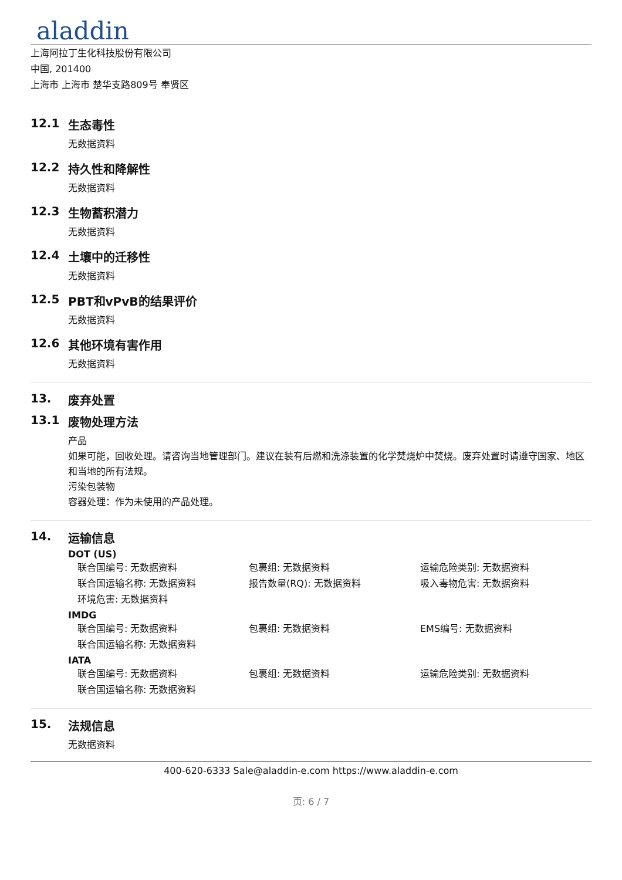aladdin
上海阿拉丁生化科技股份有限公司
中国, 201400
上海市 上海市 楚华支路809号 奉贤区
12.1 生态毒性
无数据资料
12.2 持久性和降解性
无数据资料
12.3 生物蓄积潜力
无数据资料
12.4 土壤中的迁移性
无数据资料
12.5 PBT和vPvB的结果评价
无数据资料
12.6 其他环境有害作用
无数据资料
13. 废弃处置
13.1 废物处理方法
产品
如果可能，回收处理。请咨询当地管理部门。建议在装有后燃和洗涤装置的化学焚烧炉中焚烧。废弃处置时请遵守国家、地区和当地的所有法规。
污染包装物
容器处理：作为未使用的产品处理。
14. 运输信息
DOT (US)
联合国编号: 无数据资料 包裹组: 无数据资料 运输危险类别: 无数据资料
联合国运输名称: 无数据资料 报告数量(RQ): 无数据资料 吸入毒物危害: 无数据资料
环境危害: 无数据资料
IMDG
联合国编号: 无数据资料 包裹组: 无数据资料 EMS编号: 无数据资料
联合国运输名称: 无数据资料
IATA
联合国编号: 无数据资料 包裹组: 无数据资料 运输危险类别: 无数据资料
联合国运输名称: 无数据资料
15. 法规信息
无数据资料
400-620-6333 Sale@aladdin-e.com https://www.aladdin-e.com
页: 6 / 7